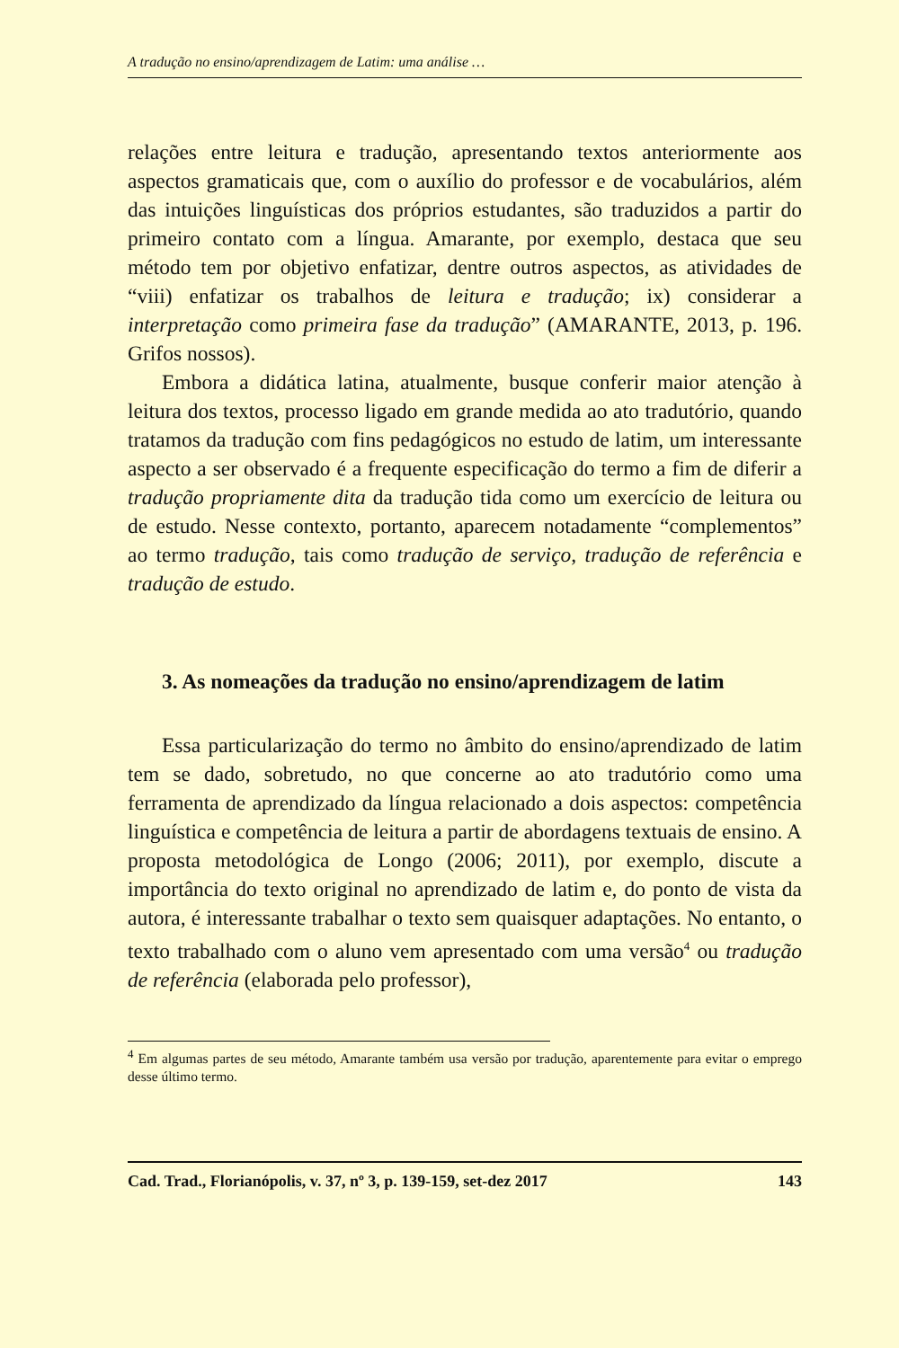A tradução no ensino/aprendizagem de Latim: uma análise …
relações entre leitura e tradução, apresentando textos anteriormente aos aspectos gramaticais que, com o auxílio do professor e de vocabulários, além das intuições linguísticas dos próprios estudantes, são traduzidos a partir do primeiro contato com a língua. Amarante, por exemplo, destaca que seu método tem por objetivo enfatizar, dentre outros aspectos, as atividades de “viii) enfatizar os trabalhos de leitura e tradução; ix) considerar a interpretação como primeira fase da tradução” (AMARANTE, 2013, p. 196. Grifos nossos).
Embora a didática latina, atualmente, busque conferir maior atenção à leitura dos textos, processo ligado em grande medida ao ato tradutório, quando tratamos da tradução com fins pedagógicos no estudo de latim, um interessante aspecto a ser observado é a frequente especificação do termo a fim de diferir a tradução propriamente dita da tradução tida como um exercício de leitura ou de estudo. Nesse contexto, portanto, aparecem notadamente “complementos” ao termo tradução, tais como tradução de serviço, tradução de referência e tradução de estudo.
3. As nomeações da tradução no ensino/aprendizagem de latim
Essa particularização do termo no âmbito do ensino/aprendizado de latim tem se dado, sobretudo, no que concerne ao ato tradutório como uma ferramenta de aprendizado da língua relacionado a dois aspectos: competência linguística e competência de leitura a partir de abordagens textuais de ensino. A proposta metodológica de Longo (2006; 2011), por exemplo, discute a importância do texto original no aprendizado de latim e, do ponto de vista da autora, é interessante trabalhar o texto sem quaisquer adaptações. No entanto, o texto trabalhado com o aluno vem apresentado com uma versão<sup>4</sup> ou tradução de referência (elaborada pelo professor),
<sup>4</sup> Em algumas partes de seu método, Amarante também usa versão por tradução, aparentemente para evitar o emprego desse último termo.
Cad. Trad., Florianópolis, v. 37, nº 3, p. 139-159, set-dez 2017 143